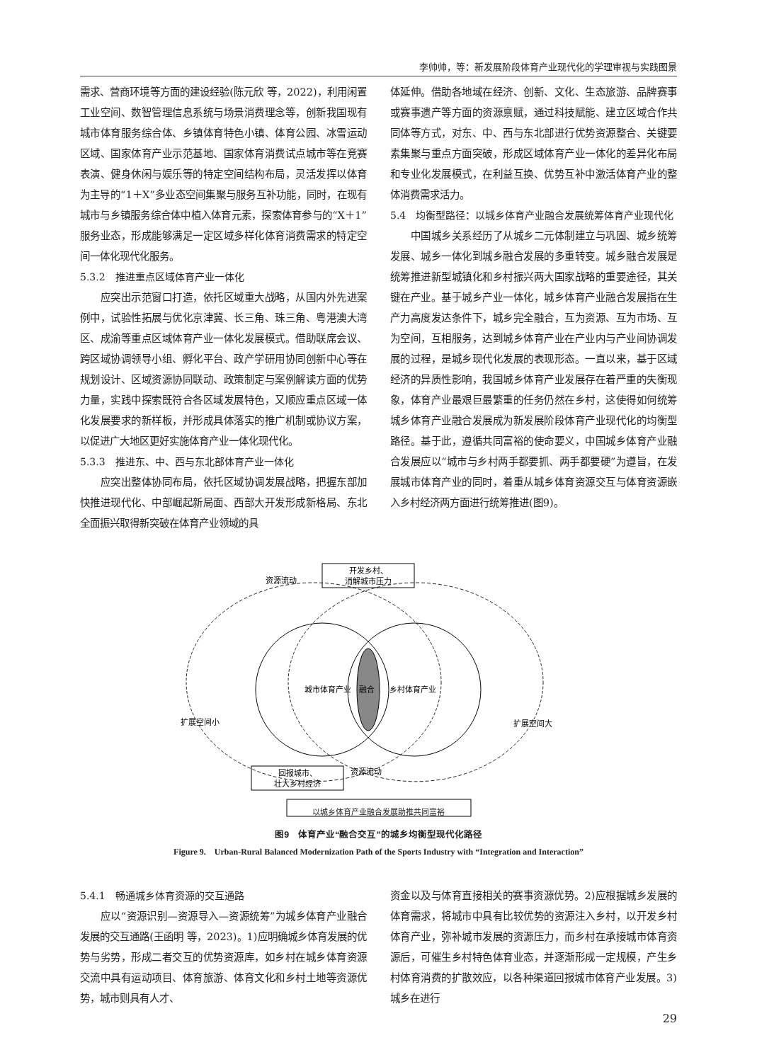李帅帅，等：新发展阶段体育产业现代化的学理审视与实践图景
需求、营商环境等方面的建设经验(陈元欣 等，2022)，利用闲置工业空间、数智管理信息系统与场景消费理念等，创新我国现有城市体育服务综合体、乡镇体育特色小镇、体育公园、冰雪运动区域、国家体育产业示范基地、国家体育消费试点城市等在竞赛表演、健身休闲与娱乐等的特定空间结构布局，灵活发挥以体育为主导的“1＋X”多业态空间集聚与服务互补功能，同时，在现有城市与乡镇服务综合体中植入体育元素，探索体育参与的“X＋1”服务业态，形成能够满足一定区域多样化体育消费需求的特定空间一体化现代化服务。
5.3.2　推进重点区域体育产业一体化
应突出示范窗口打造，依托区域重大战略，从国内外先进案例中，试验性拓展与优化京津冀、长三角、珠三角、粤港澳大湾区、成渝等重点区域体育产业一体化发展模式。借助联席会议、跨区域协调领导小组、孵化平台、政产学研用协同创新中心等在规划设计、区域资源协同联动、政策制定与案例解读方面的优势力量，实践中探索既符合各区域发展特色，又顺应重点区域一体化发展要求的新样板，并形成具体落实的推广机制或协议方案，以促进广大地区更好实施体育产业一体化现代化。
5.3.3　推进东、中、西与东北部体育产业一体化
应突出整体协同布局，依托区域协调发展战略，把握东部加快推进现代化、中部崛起新局面、西部大开发形成新格局、东北全面振兴取得新突破在体育产业领域的具
体延伸。借助各地域在经济、创新、文化、生态旅游、品牌赛事或赛事遗产等方面的资源禀赋，通过科技赋能、建立区域合作共同体等方式，对东、中、西与东北部进行优势资源整合、关键要素集聚与重点方面突破，形成区域体育产业一体化的差异化布局和专业化发展模式，在利益互换、优势互补中激活体育产业的整体消费需求活力。
5.4　均衡型路径：以城乡体育产业融合发展统筹体育产业现代化
中国城乡关系经历了从城乡二元体制建立与巩固、城乡统筹发展、城乡一体化到城乡融合发展的多重转变。城乡融合发展是统筹推进新型城镇化和乡村振兴两大国家战略的重要途径，其关键在产业。基于城乡产业一体化，城乡体育产业融合发展指在生产力高度发达条件下，城乡完全融合，互为资源、互为市场、互为空间，互相服务，达到城乡体育产业在产业内与产业间协调发展的过程，是城乡现代化发展的表现形态。一直以来，基于区域经济的异质性影响，我国城乡体育产业发展存在着严重的失衡现象，体育产业最艰巨最繁重的任务仍然在乡村，这使得如何统筹城乡体育产业融合发展成为新发展阶段体育产业现代化的均衡型路径。基于此，遵循共同富裕的使命要义，中国城乡体育产业融合发展应以“城市与乡村两手都要抓、两手都要硬”为遵旨，在发展城市体育产业的同时，着重从城乡体育资源交互与体育资源嵌入乡村经济两方面进行统筹推进(图9)。
资源流动
开发乡村、
消解城市压力
城市体育产业
融合
乡村体育产业
扩展空间小
扩展空间大
资源流动
回报城市、
壮大乡村经济
以城乡体育产业融合发展助推共同富裕
图9　体育产业“融合交互”的城乡均衡型现代化路径
Figure 9.　Urban-Rural Balanced Modernization Path of the Sports Industry with “Integration and Interaction”
5.4.1　畅通城乡体育资源的交互通路
应以“资源识别—资源导入—资源统筹”为城乡体育产业融合发展的交互通路(王函明 等，2023)。1)应明确城乡体育发展的优势与劣势，形成二者交互的优势资源库，如乡村在城乡体育资源交流中具有运动项目、体育旅游、体育文化和乡村土地等资源优势，城市则具有人才、
资金以及与体育直接相关的赛事资源优势。2)应根据城乡发展的体育需求，将城市中具有比较优势的资源注入乡村，以开发乡村体育产业，弥补城市发展的资源压力，而乡村在承接城市体育资源后，可催生乡村特色体育业态，并逐渐形成一定规模，产生乡村体育消费的扩散效应，以各种渠道回报城市体育产业发展。3)城乡在进行
29